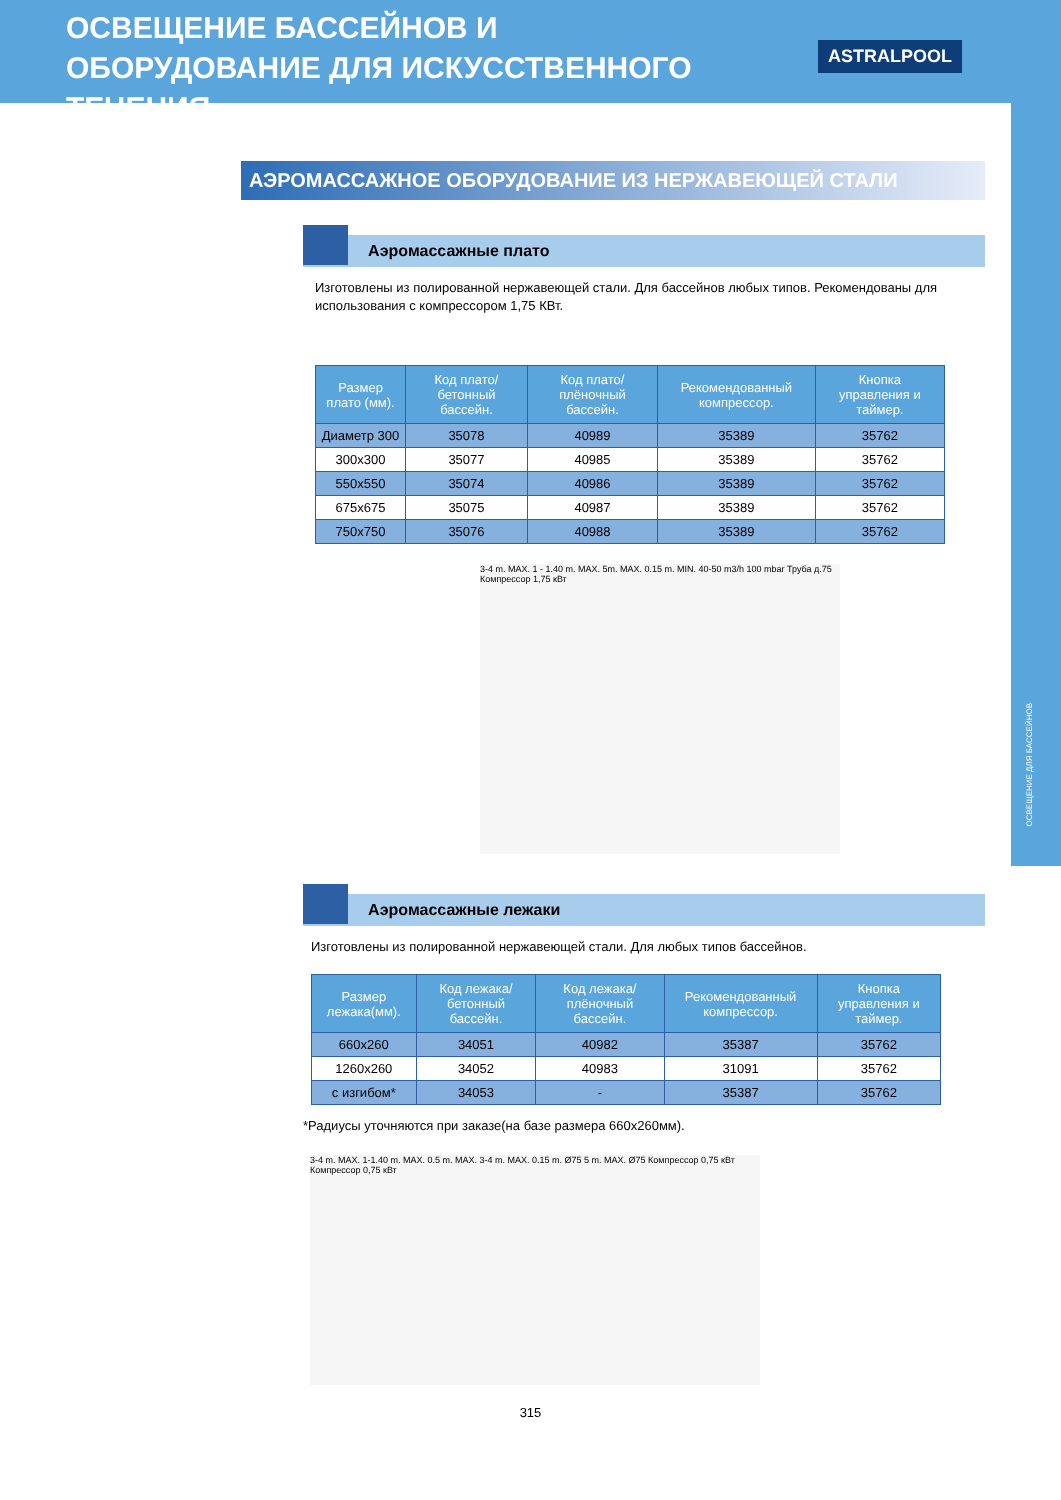ОСВЕЩЕНИЕ БАССЕЙНОВ И ОБОРУДОВАНИЕ ДЛЯ ИСКУССТВЕННОГО ТЕЧЕНИЯ
ASTRALPOOL
ОСВЕЩЕНИЕ ДЛЯ БАССЕЙНОВ
АЭРОМАССАЖНОЕ ОБОРУДОВАНИЕ ИЗ НЕРЖАВЕЮЩЕЙ СТАЛИ
Аэромассажные плато
Изготовлены из полированной нержавеющей стали. Для бассейнов любых типов. Рекомендованы для использования с компрессором 1,75 КВт.
| Размер плато (мм). | Код плато/бетонный бассейн. | Код плато/плёночный бассейн. | Рекомендованный компрессор. | Кнопка управления и таймер. |
| --- | --- | --- | --- | --- |
| Диаметр 300 | 35078 | 40989 | 35389 | 35762 |
| 300x300 | 35077 | 40985 | 35389 | 35762 |
| 550x550 | 35074 | 40986 | 35389 | 35762 |
| 675x675 | 35075 | 40987 | 35389 | 35762 |
| 750x750 | 35076 | 40988 | 35389 | 35762 |
3-4 m. MAX. 1 - 1.40 m. MAX. 5m. MAX. 0.15 m. MIN. 40-50 m3/h 100 mbar Труба д.75 Компрессор 1,75 кВт
Аэромассажные лежаки
Изготовлены из полированной нержавеющей стали. Для любых типов бассейнов.
| Размер лежака(мм). | Код лежака/ бетонный бассейн. | Код лежака/ плёночный бассейн. | Рекомендованный компрессор. | Кнопка управления и таймер. |
| --- | --- | --- | --- | --- |
| 660x260 | 34051 | 40982 | 35387 | 35762 |
| 1260x260 | 34052 | 40983 | 31091 | 35762 |
| с изгибом* | 34053 | - | 35387 | 35762 |
*Радиусы уточняются при заказе(на базе размера 660x260мм).
3-4 m. MAX. 1-1.40 m. MAX. 0.5 m. MAX. 3-4 m. MAX. 0.15 m. Ø75 5 m. MAX. Ø75 Компрессор 0,75 кВт Компрессор 0,75 кВт
315